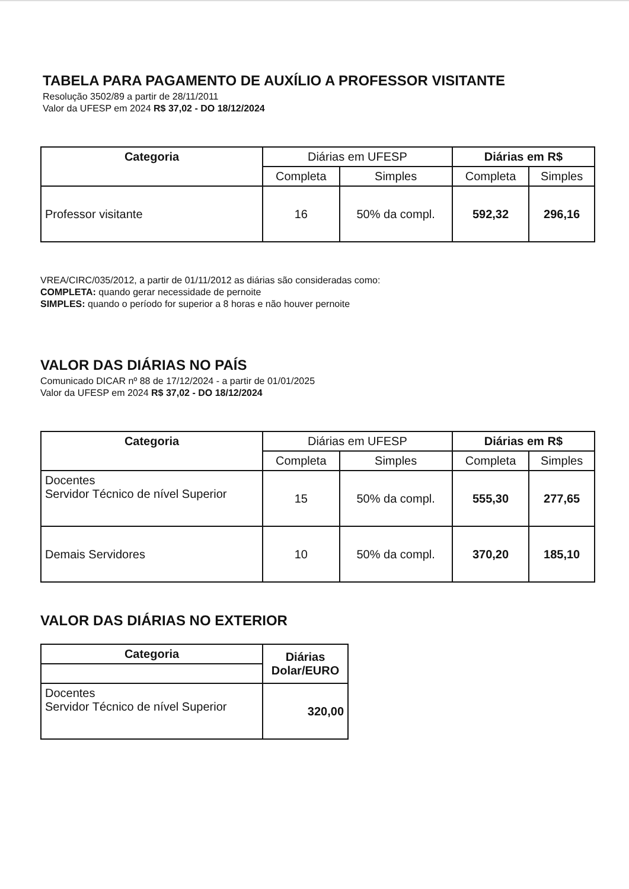TABELA PARA PAGAMENTO DE AUXÍLIO A PROFESSOR VISITANTE
Resolução 3502/89 a partir de 28/11/2011
Valor da UFESP em 2024 R$ 37,02 - DO 18/12/2024
| Categoria | Diárias em UFESP | | Diárias em R$ | |
| --- | --- | --- | --- | --- |
| | Completa | Simples | Completa | Simples |
| Professor visitante | 16 | 50% da compl. | 592,32 | 296,16 |
VREA/CIRC/035/2012, a partir de 01/11/2012 as diárias são consideradas como:
COMPLETA: quando gerar necessidade de pernoite
SIMPLES: quando o período for superior a 8 horas e não houver pernoite
VALOR DAS DIÁRIAS NO PAÍS
Comunicado DICAR nº 88 de 17/12/2024 - a partir de 01/01/2025
Valor da UFESP em 2024 R$ 37,02 - DO 18/12/2024
| Categoria | Diárias em UFESP | | Diárias em R$ | |
| --- | --- | --- | --- | --- |
| | Completa | Simples | Completa | Simples |
| Docentes Servidor Técnico de nível Superior | 15 | 50% da compl. | 555,30 | 277,65 |
| Demais Servidores | 10 | 50% da compl. | 370,20 | 185,10 |
VALOR DAS DIÁRIAS NO EXTERIOR
| Categoria | Diárias Dolar/EURO |
| --- | --- |
| Docentes Servidor Técnico de nível Superior | 320,00 |